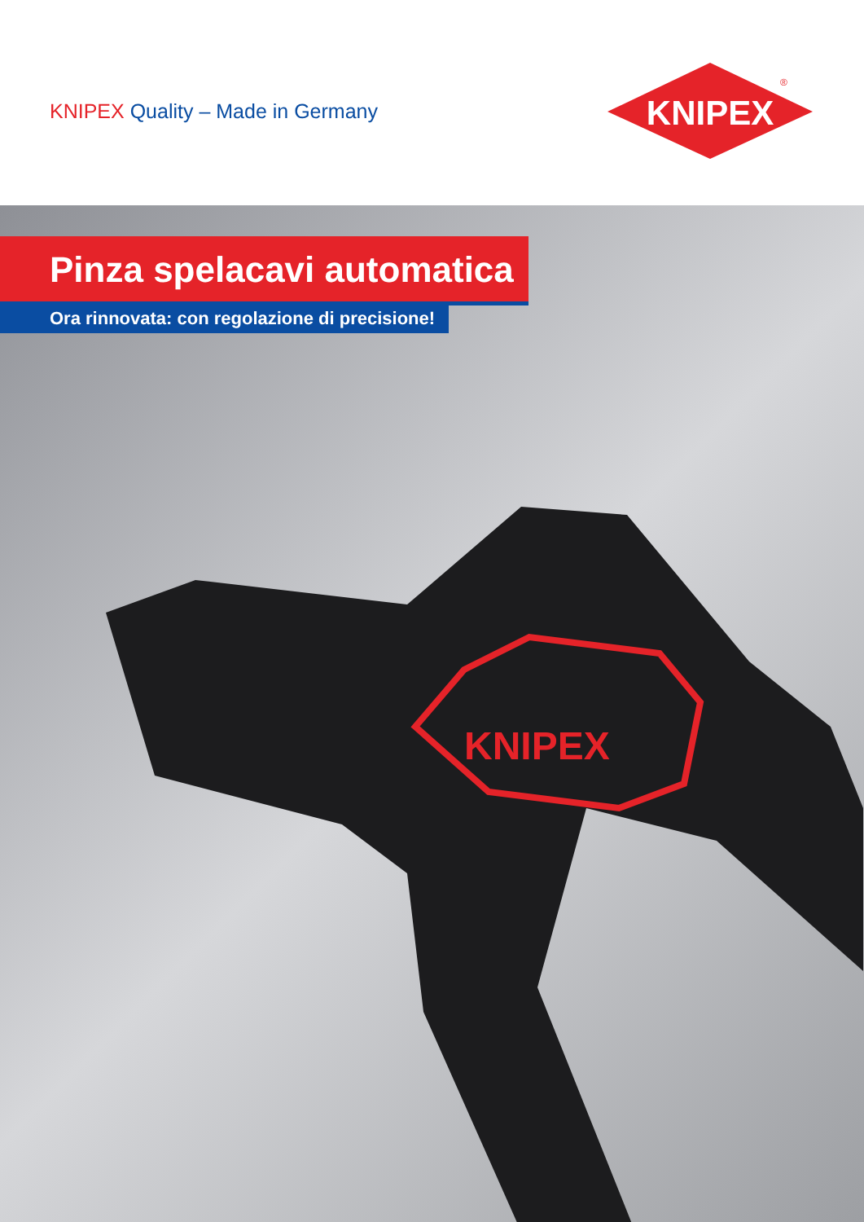KNIPEX Quality – Made in Germany
KNIPEX
®
Pinza spelacavi automatica
Ora rinnovata: con regolazione di precisione!
KNIPEX